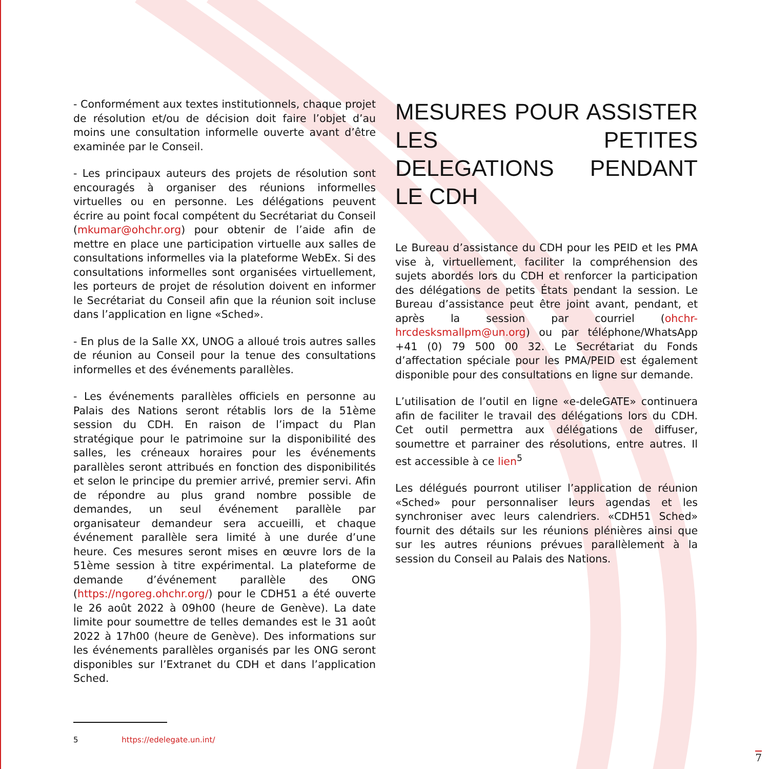- Conformément aux textes institutionnels, chaque projet de résolution et/ou de décision doit faire l’objet d’au moins une consultation informelle ouverte avant d’être examinée par le Conseil.
- Les principaux auteurs des projets de résolution sont encouragés à organiser des réunions informelles virtuelles ou en personne. Les délégations peuvent écrire au point focal compétent du Secrétariat du Conseil (mkumar@ohchr.org) pour obtenir de l’aide afin de mettre en place une participation virtuelle aux salles de consultations informelles via la plateforme WebEx. Si des consultations informelles sont organisées virtuellement, les porteurs de projet de résolution doivent en informer le Secrétariat du Conseil afin que la réunion soit incluse dans l’application en ligne «Sched».
- En plus de la Salle XX, UNOG a alloué trois autres salles de réunion au Conseil pour la tenue des consultations informelles et des événements parallèles.
- Les événements parallèles officiels en personne au Palais des Nations seront rétablis lors de la 51ème session du CDH. En raison de l’impact du Plan stratégique pour le patrimoine sur la disponibilité des salles, les créneaux horaires pour les événements parallèles seront attribués en fonction des disponibilités et selon le principe du premier arrivé, premier servi. Afin de répondre au plus grand nombre possible de demandes, un seul événement parallèle par organisateur demandeur sera accueilli, et chaque événement parallèle sera limité à une durée d’une heure. Ces mesures seront mises en œuvre lors de la 51ème session à titre expérimental. La plateforme de demande d’événement parallèle des ONG (https://ngoreg.ohchr.org/) pour le CDH51 a été ouverte le 26 août 2022 à 09h00 (heure de Genève). La date limite pour soumettre de telles demandes est le 31 août 2022 à 17h00 (heure de Genève). Des informations sur les événements parallèles organisés par les ONG seront disponibles sur l’Extranet du CDH et dans l’application Sched.
MESURES POUR ASSISTER LES PETITES DELEGATIONS PENDANT LE CDH
Le Bureau d’assistance du CDH pour les PEID et les PMA vise à, virtuellement, faciliter la compréhension des sujets abordés lors du CDH et renforcer la participation des délégations de petits États pendant la session. Le Bureau d’assistance peut être joint avant, pendant, et après la session par courriel (ohchr-hrcdesksmallpm@un.org) ou par téléphone/WhatsApp +41 (0) 79 500 00 32. Le Secrétariat du Fonds d’affectation spéciale pour les PMA/PEID est également disponible pour des consultations en ligne sur demande.
L’utilisation de l’outil en ligne «e-deleGATE» continuera afin de faciliter le travail des délégations lors du CDH. Cet outil permettra aux délégations de diffuser, soumettre et parrainer des résolutions, entre autres. Il est accessible à ce lien<sup>5</sup>
Les délégués pourront utiliser l’application de réunion «Sched» pour personnaliser leurs agendas et les synchroniser avec leurs calendriers. «CDH51 Sched» fournit des détails sur les réunions plénières ainsi que sur les autres réunions prévues parallèlement à la session du Conseil au Palais des Nations.
5 https://edelegate.un.int/
7